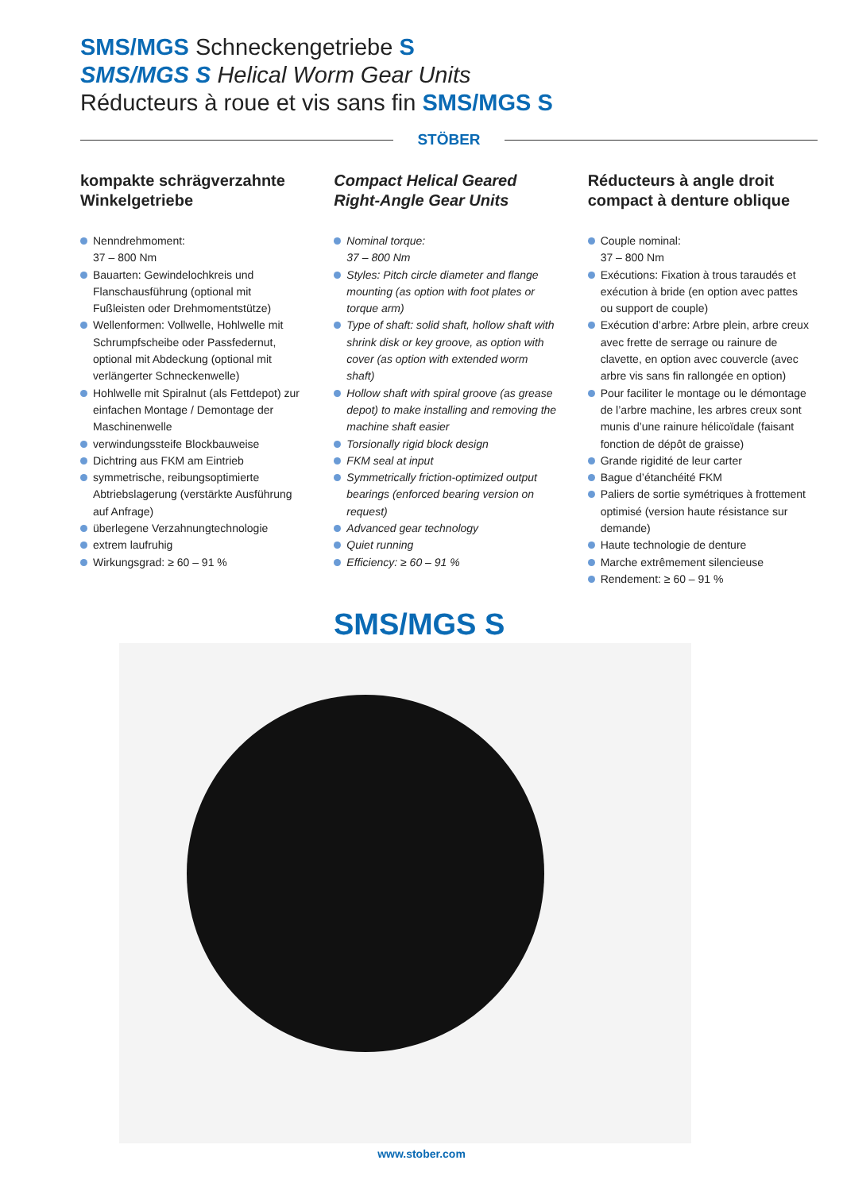SMS/MGS Schneckengetriebe S
SMS/MGS S Helical Worm Gear Units
Réducteurs à roue et vis sans fin SMS/MGS S
STÖBER
kompakte schrägverzahnte Winkelgetriebe
Nenndrehmoment:
37 – 800 Nm
Bauarten: Gewindelochkreis und Flanschausführung (optional mit Fußleisten oder Drehmomentstütze)
Wellenformen: Vollwelle, Hohlwelle mit Schrumpfscheibe oder Passfedernut, optional mit Abdeckung (optional mit verlängerter Schneckenwelle)
Hohlwelle mit Spiralnut (als Fettdepot) zur einfachen Montage / Demontage der Maschinenwelle
verwindungssteife Blockbauweise
Dichtring aus FKM am Eintrieb
symmetrische, reibungsoptimierte Abtriebslagerung (verstärkte Ausführung auf Anfrage)
überlegene Verzahnungtechnologie
extrem laufruhig
Wirkungsgrad: ≥ 60 – 91 %
Compact Helical Geared Right-Angle Gear Units
Nominal torque:
37 – 800 Nm
Styles: Pitch circle diameter and flange mounting (as option with foot plates or torque arm)
Type of shaft: solid shaft, hollow shaft with shrink disk or key groove, as option with cover (as option with extended worm shaft)
Hollow shaft with spiral groove (as grease depot) to make installing and removing the machine shaft easier
Torsionally rigid block design
FKM seal at input
Symmetrically friction-optimized output bearings (enforced bearing version on request)
Advanced gear technology
Quiet running
Efficiency: ≥ 60 – 91 %
Réducteurs à angle droit compact à denture oblique
Couple nominal:
37 – 800 Nm
Exécutions: Fixation à trous taraudés et exécution à bride (en option avec pattes ou support de couple)
Exécution d’arbre: Arbre plein, arbre creux avec frette de serrage ou rainure de clavette, en option avec couvercle (avec arbre vis sans fin rallongée en option)
Pour faciliter le montage ou le démontage de l’arbre machine, les arbres creux sont munis d’une rainure hélicoïdale (faisant fonction de dépôt de graisse)
Grande rigidité de leur carter
Bague d’étanchéité FKM
Paliers de sortie symétriques à frottement optimisé (version haute résistance sur demande)
Haute technologie de denture
Marche extrêmement silencieuse
Rendement: ≥ 60 – 91 %
SMS/MGS S
www.stober.com